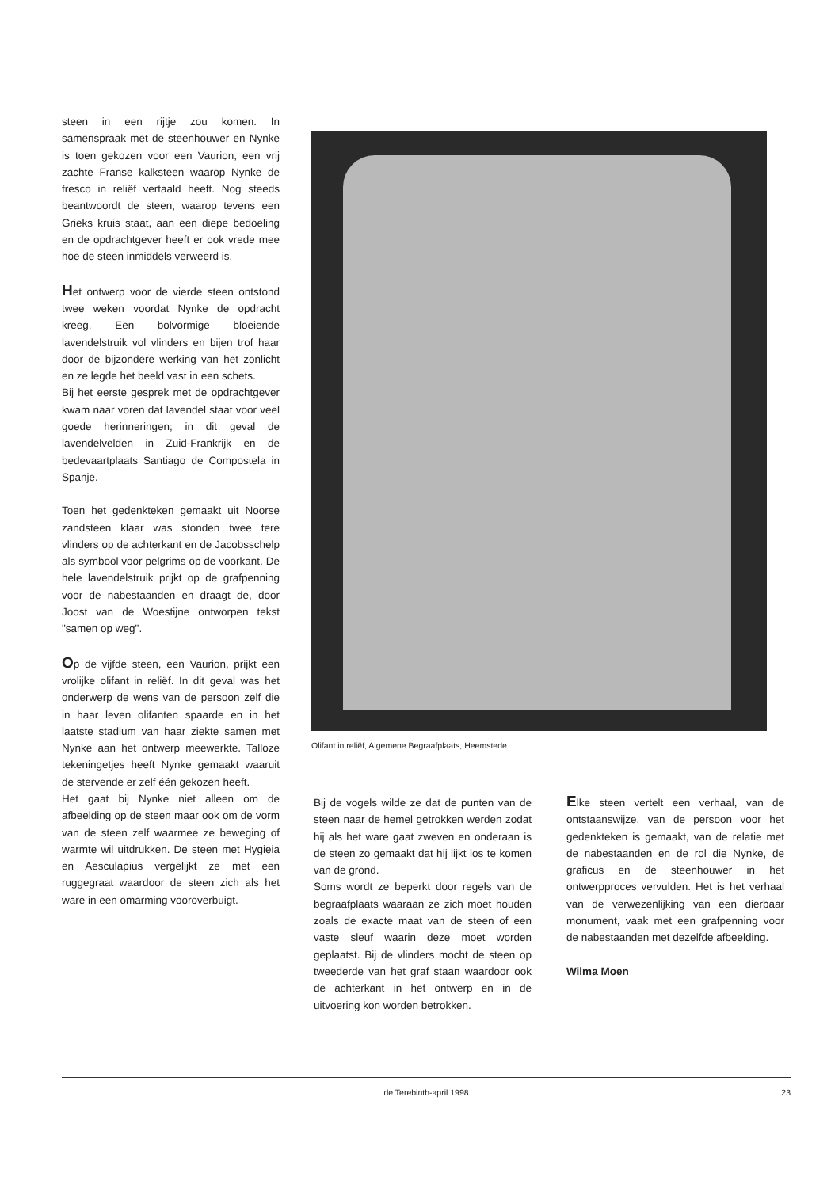steen in een rijtje zou komen. In samenspraak met de steenhouwer en Nynke is toen gekozen voor een Vaurion, een vrij zachte Franse kalksteen waarop Nynke de fresco in reliëf vertaald heeft. Nog steeds beantwoordt de steen, waarop tevens een Grieks kruis staat, aan een diepe bedoeling en de opdrachtgever heeft er ook vrede mee hoe de steen inmiddels verweerd is.
Het ontwerp voor de vierde steen ontstond twee weken voordat Nynke de opdracht kreeg. Een bolvormige bloeiende lavendelstruik vol vlinders en bijen trof haar door de bijzondere werking van het zonlicht en ze legde het beeld vast in een schets.
Bij het eerste gesprek met de opdrachtgever kwam naar voren dat lavendel staat voor veel goede herinneringen; in dit geval de lavendelvelden in Zuid-Frankrijk en de bedevaartplaats Santiago de Compostela in Spanje.
Toen het gedenkteken gemaakt uit Noorse zandsteen klaar was stonden twee tere vlinders op de achterkant en de Jacobsschelp als symbool voor pelgrims op de voorkant. De hele lavendelstruik prijkt op de grafpenning voor de nabestaanden en draagt de, door Joost van de Woestijne ontworpen tekst "samen op weg".
Op de vijfde steen, een Vaurion, prijkt een vrolijke olifant in reliëf. In dit geval was het onderwerp de wens van de persoon zelf die in haar leven olifanten spaarde en in het laatste stadium van haar ziekte samen met Nynke aan het ontwerp meewerkte. Talloze tekeningetjes heeft Nynke gemaakt waaruit de stervende er zelf één gekozen heeft.
Het gaat bij Nynke niet alleen om de afbeelding op de steen maar ook om de vorm van de steen zelf waarmee ze beweging of warmte wil uitdrukken. De steen met Hygieia en Aesculapius vergelijkt ze met een ruggegraat waardoor de steen zich als het ware in een omarming vooroverbuigt.
Olifant in reliëf, Algemene Begraafplaats, Heemstede
Bij de vogels wilde ze dat de punten van de steen naar de hemel getrokken werden zodat hij als het ware gaat zweven en onderaan is de steen zo gemaakt dat hij lijkt los te komen van de grond.
Soms wordt ze beperkt door regels van de begraafplaats waaraan ze zich moet houden zoals de exacte maat van de steen of een vaste sleuf waarin deze moet worden geplaatst. Bij de vlinders mocht de steen op tweederde van het graf staan waardoor ook de achterkant in het ontwerp en in de uitvoering kon worden betrokken.
Elke steen vertelt een verhaal, van de ontstaanswijze, van de persoon voor het gedenkteken is gemaakt, van de relatie met de nabestaanden en de rol die Nynke, de graficus en de steenhouwer in het ontwerpproces vervulden. Het is het verhaal van de verwezenlijking van een dierbaar monument, vaak met een grafpenning voor de nabestaanden met dezelfde afbeelding.
Wilma Moen
de Terebinth-april 1998
23